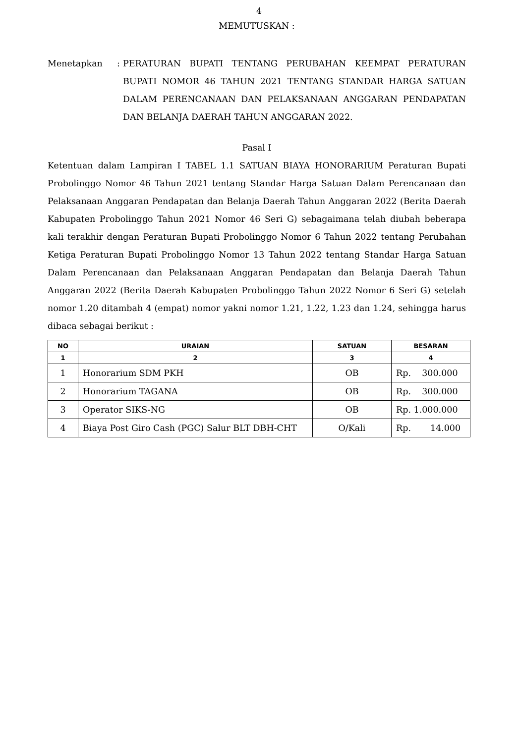4
MEMUTUSKAN :
Menetapkan : PERATURAN BUPATI TENTANG PERUBAHAN KEEMPAT PERATURAN BUPATI NOMOR 46 TAHUN 2021 TENTANG STANDAR HARGA SATUAN DALAM PERENCANAAN DAN PELAKSANAAN ANGGARAN PENDAPATAN DAN BELANJA DAERAH TAHUN ANGGARAN 2022.
Pasal I
Ketentuan dalam Lampiran I TABEL 1.1 SATUAN BIAYA HONORARIUM Peraturan Bupati Probolinggo Nomor 46 Tahun 2021 tentang Standar Harga Satuan Dalam Perencanaan dan Pelaksanaan Anggaran Pendapatan dan Belanja Daerah Tahun Anggaran 2022 (Berita Daerah Kabupaten Probolinggo Tahun 2021 Nomor 46 Seri G) sebagaimana telah diubah beberapa kali terakhir dengan Peraturan Bupati Probolinggo Nomor 6 Tahun 2022 tentang Perubahan Ketiga Peraturan Bupati Probolinggo Nomor 13 Tahun 2022 tentang Standar Harga Satuan Dalam Perencanaan dan Pelaksanaan Anggaran Pendapatan dan Belanja Daerah Tahun Anggaran 2022 (Berita Daerah Kabupaten Probolinggo Tahun 2022 Nomor 6 Seri G) setelah nomor 1.20 ditambah 4 (empat) nomor yakni nomor 1.21, 1.22, 1.23 dan 1.24, sehingga harus dibaca sebagai berikut :
| NO | URAIAN | SATUAN | BESARAN |
| --- | --- | --- | --- |
| 1 | 2 | 3 | 4 |
| 1 | Honorarium SDM PKH | OB | Rp. 300.000 |
| 2 | Honorarium TAGANA | OB | Rp. 300.000 |
| 3 | Operator SIKS-NG | OB | Rp. 1.000.000 |
| 4 | Biaya Post Giro Cash (PGC) Salur BLT DBH-CHT | O/Kali | Rp. 14.000 |